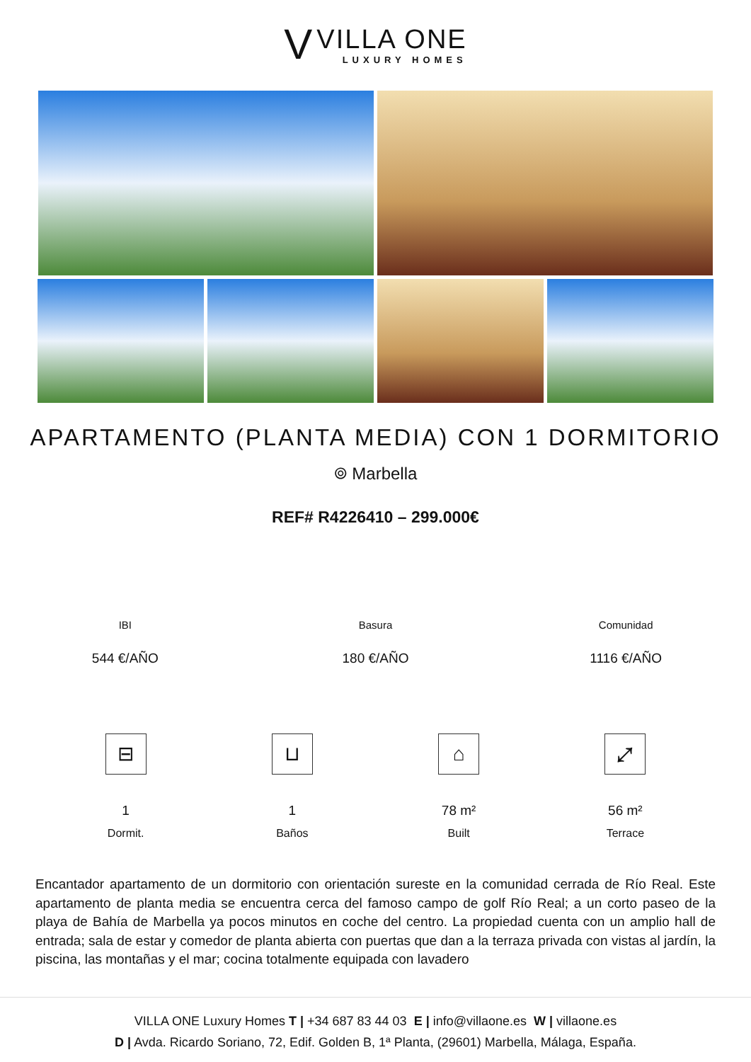V VILLA ONE LUXURY HOMES
APARTAMENTO (PLANTA MEDIA) CON 1 DORMITORIO
⌾ Marbella
REF# R4226410 – 299.000€
IBI
544 €/AÑO
Basura
180 €/AÑO
Comunidad
1116 €/AÑO
⊟
1
Dormit.
⊔
1
Baños
⌂
78 m²
Built
⤢
56 m²
Terrace
Encantador apartamento de un dormitorio con orientación sureste en la comunidad cerrada de Río Real. Este apartamento de planta media se encuentra cerca del famoso campo de golf Río Real; a un corto paseo de la playa de Bahía de Marbella ya pocos minutos en coche del centro. La propiedad cuenta con un amplio hall de entrada; sala de estar y comedor de planta abierta con puertas que dan a la terraza privada con vistas al jardín, la piscina, las montañas y el mar; cocina totalmente equipada con lavadero
VILLA ONE Luxury Homes T | +34 687 83 44 03 E | info@villaone.es W | villaone.es
D | Avda. Ricardo Soriano, 72, Edif. Golden B, 1ª Planta, (29601) Marbella, Málaga, España.